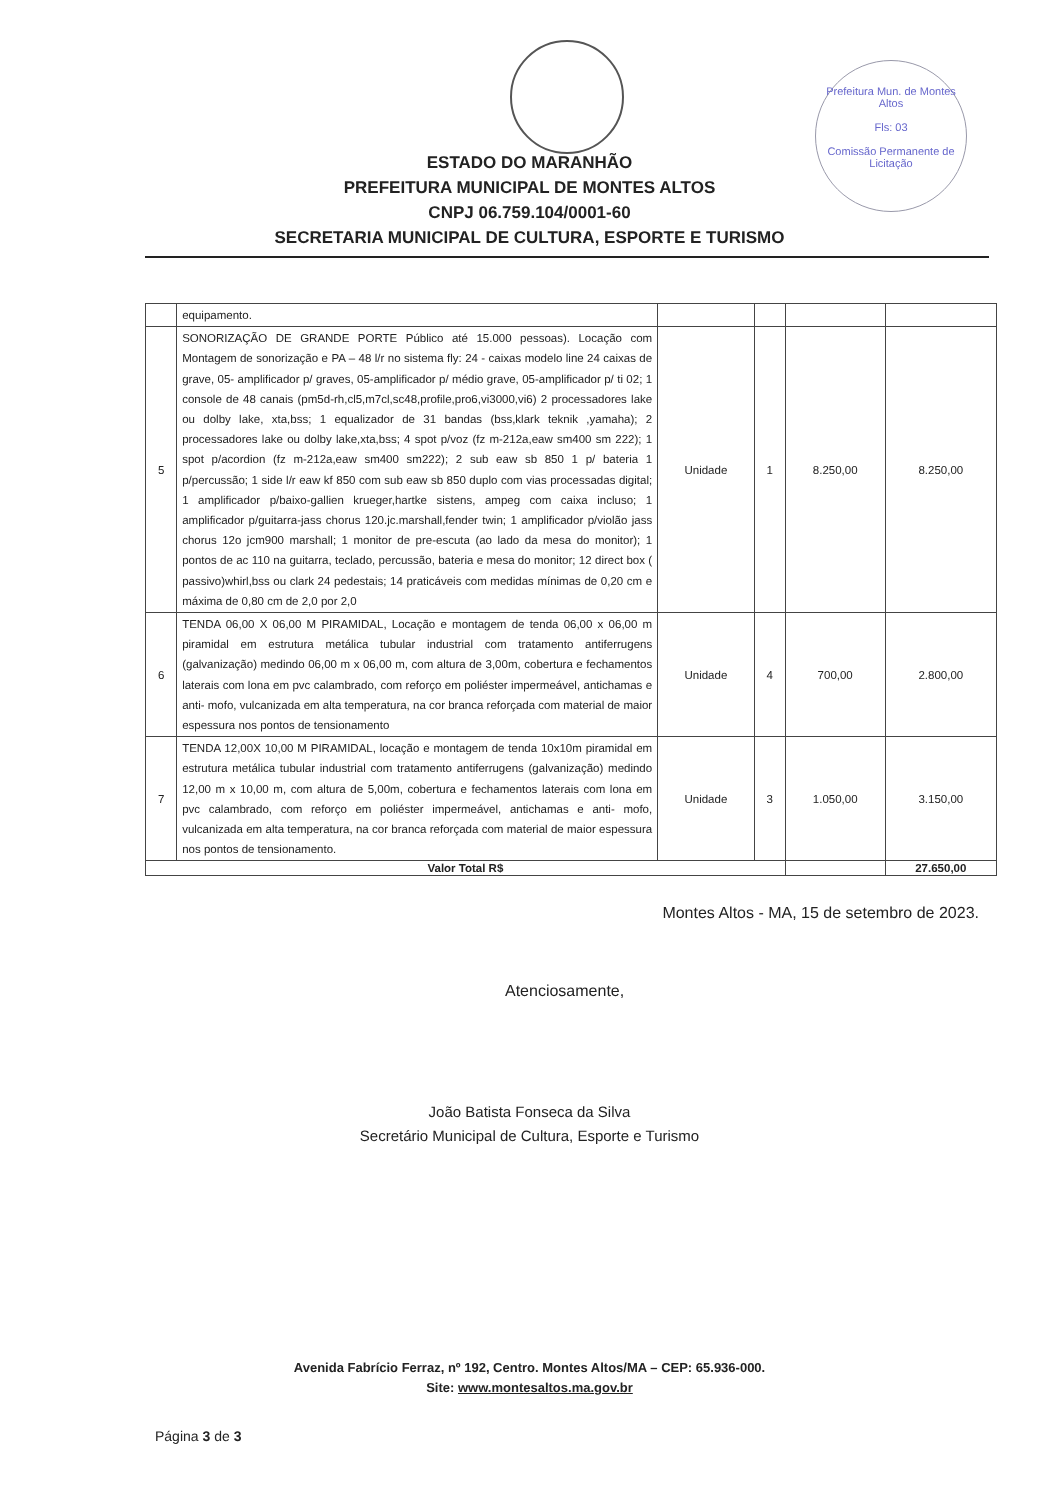Prefeitura Mun. de Montes Altos
Fls: 03
Comissão Permanente de Licitação
ESTADO DO MARANHÃO
PREFEITURA MUNICIPAL DE MONTES ALTOS
CNPJ 06.759.104/0001-60
SECRETARIA MUNICIPAL DE CULTURA, ESPORTE E TURISMO
| | equipamento. | | | | |
| 5 | SONORIZAÇÃO DE GRANDE PORTE Público até 15.000 pessoas). Locação com Montagem de sonorização e PA – 48 l/r no sistema fly: 24 - caixas modelo line 24 caixas de grave, 05- amplificador p/ graves, 05-amplificador p/ médio grave, 05-amplificador p/ ti 02; 1 console de 48 canais (pm5d-rh,cl5,m7cl,sc48,profile,pro6,vi3000,vi6) 2 processadores lake ou dolby lake, xta,bss; 1 equalizador de 31 bandas (bss,klark teknik ,yamaha); 2 processadores lake ou dolby lake,xta,bss; 4 spot p/voz (fz m-212a,eaw sm400 sm 222); 1 spot p/acordion (fz m-212a,eaw sm400 sm222); 2 sub eaw sb 850 1 p/ bateria 1 p/percussão; 1 side l/r eaw kf 850 com sub eaw sb 850 duplo com vias processadas digital; 1 amplificador p/baixo-gallien krueger,hartke sistens, ampeg com caixa incluso; 1 amplificador p/guitarra-jass chorus 120.jc.marshall,fender twin; 1 amplificador p/violão jass chorus 12o jcm900 marshall; 1 monitor de pre-escuta (ao lado da mesa do monitor); 1 pontos de ac 110 na guitarra, teclado, percussão, bateria e mesa do monitor; 12 direct box ( passivo)whirl,bss ou clark 24 pedestais; 14 praticáveis com medidas mínimas de 0,20 cm e máxima de 0,80 cm de 2,0 por 2,0 | Unidade | 1 | 8.250,00 | 8.250,00 |
| 6 | TENDA 06,00 X 06,00 M PIRAMIDAL, Locação e montagem de tenda 06,00 x 06,00 m piramidal em estrutura metálica tubular industrial com tratamento antiferrugens (galvanização) medindo 06,00 m x 06,00 m, com altura de 3,00m, cobertura e fechamentos laterais com lona em pvc calambrado, com reforço em poliéster impermeável, antichamas e anti- mofo, vulcanizada em alta temperatura, na cor branca reforçada com material de maior espessura nos pontos de tensionamento | Unidade | 4 | 700,00 | 2.800,00 |
| 7 | TENDA 12,00X 10,00 M PIRAMIDAL, locação e montagem de tenda 10x10m piramidal em estrutura metálica tubular industrial com tratamento antiferrugens (galvanização) medindo 12,00 m x 10,00 m, com altura de 5,00m, cobertura e fechamentos laterais com lona em pvc calambrado, com reforço em poliéster impermeável, antichamas e anti- mofo, vulcanizada em alta temperatura, na cor branca reforçada com material de maior espessura nos pontos de tensionamento. | Unidade | 3 | 1.050,00 | 3.150,00 |
| Valor Total R$ | | | | | 27.650,00 |
Montes Altos - MA, 15 de setembro de 2023.
Atenciosamente,
João Batista Fonseca da Silva
Secretário Municipal de Cultura, Esporte e Turismo
Avenida Fabrício Ferraz, nº 192, Centro. Montes Altos/MA – CEP: 65.936-000.
Site: www.montesaltos.ma.gov.br
Página 3 de 3